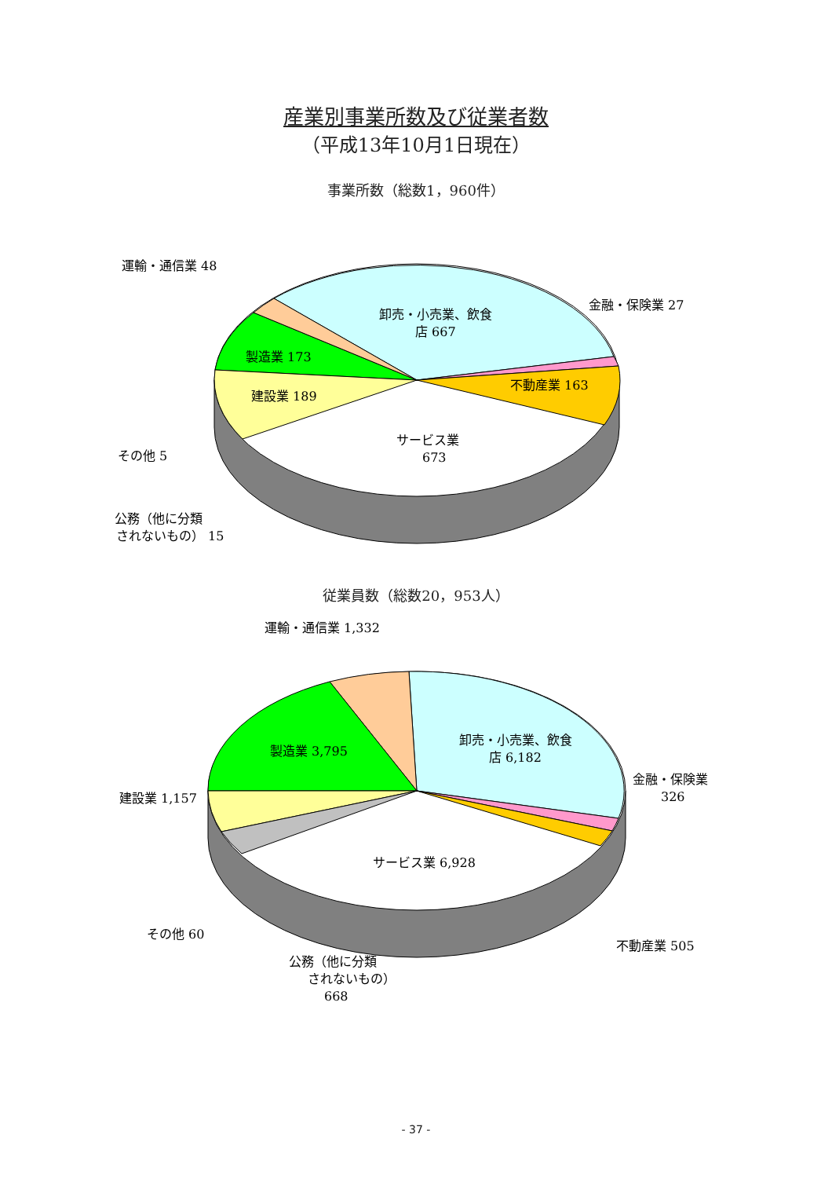産業別事業所数及び従業者数
（平成13年10月1日現在）
事業所数（総数1，960件）
卸売・小売業、飲食
店 667
製造業 173
建設業 189
不動産業 163
サービス業
673
運輸・通信業 48
金融・保険業 27
その他 5
公務（他に分類
されないもの） 15
従業員数（総数20，953人）
卸売・小売業、飲食
店 6,182
製造業 3,795
サービス業 6,928
運輸・通信業 1,332
金融・保険業
326
建設業 1,157
その他 60
不動産業 505
公務（他に分類
されないもの）
668
- 37 -